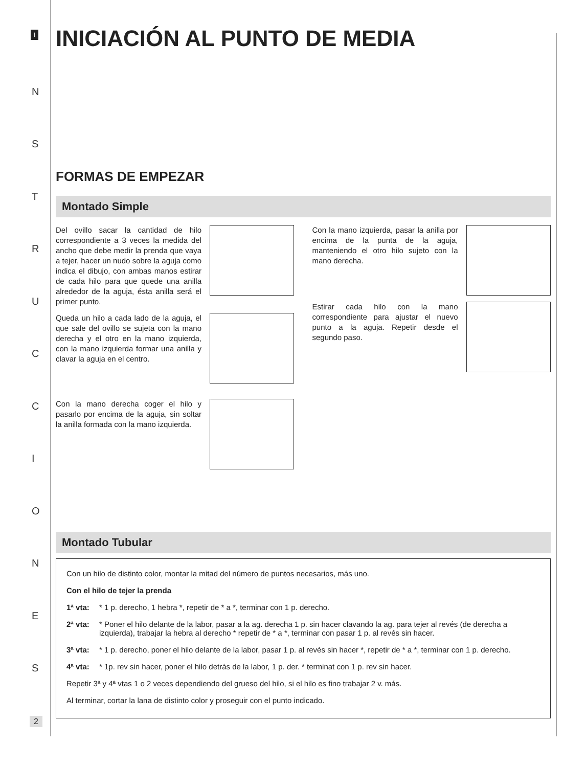I
N
S
T
R
U
C
C
I
O
N
E
S
2
INICIACIÓN AL PUNTO DE MEDIA
FORMAS DE EMPEZAR
Montado Simple
Del ovillo sacar la cantidad de hilo correspondiente a 3 veces la medida del ancho que debe medir la prenda que vaya a tejer, hacer un nudo sobre la aguja como indica el dibujo, con ambas manos estirar de cada hilo para que quede una anilla alrededor de la aguja, ésta anilla será el primer punto.
Queda un hilo a cada lado de la aguja, el que sale del ovillo se sujeta con la mano derecha y el otro en la mano izquierda, con la mano izquierda formar una anilla y clavar la aguja en el centro.
Con la mano derecha coger el hilo y pasarlo por encima de la aguja, sin soltar la anilla formada con la mano izquierda.
Con la mano izquierda, pasar la anilla por encima de la punta de la aguja, manteniendo el otro hilo sujeto con la mano derecha.
Estirar cada hilo con la mano correspondiente para ajustar el nuevo punto a la aguja. Repetir desde el segundo paso.
Montado Tubular
Con un hilo de distinto color, montar la mitad del número de puntos necesarios, más uno.
Con el hilo de tejer la prenda
1ª vta: * 1 p. derecho, 1 hebra *, repetir de * a *, terminar con 1 p. derecho.
2ª vta: * Poner el hilo delante de la labor, pasar a la ag. derecha 1 p. sin hacer clavando la ag. para tejer al revés (de derecha a izquierda), trabajar la hebra al derecho * repetir de * a *, terminar con pasar 1 p. al revés sin hacer.
3ª vta: * 1 p. derecho, poner el hilo delante de la labor, pasar 1 p. al revés sin hacer *, repetir de * a *, terminar con 1 p. derecho.
4ª vta: * 1p. rev sin hacer, poner el hilo detrás de la labor, 1 p. der. * terminat con 1 p. rev sin hacer.
Repetir 3ª y 4ª vtas 1 o 2 veces dependiendo del grueso del hilo, si el hilo es fino trabajar 2 v. más.
Al terminar, cortar la lana de distinto color y proseguir con el punto indicado.